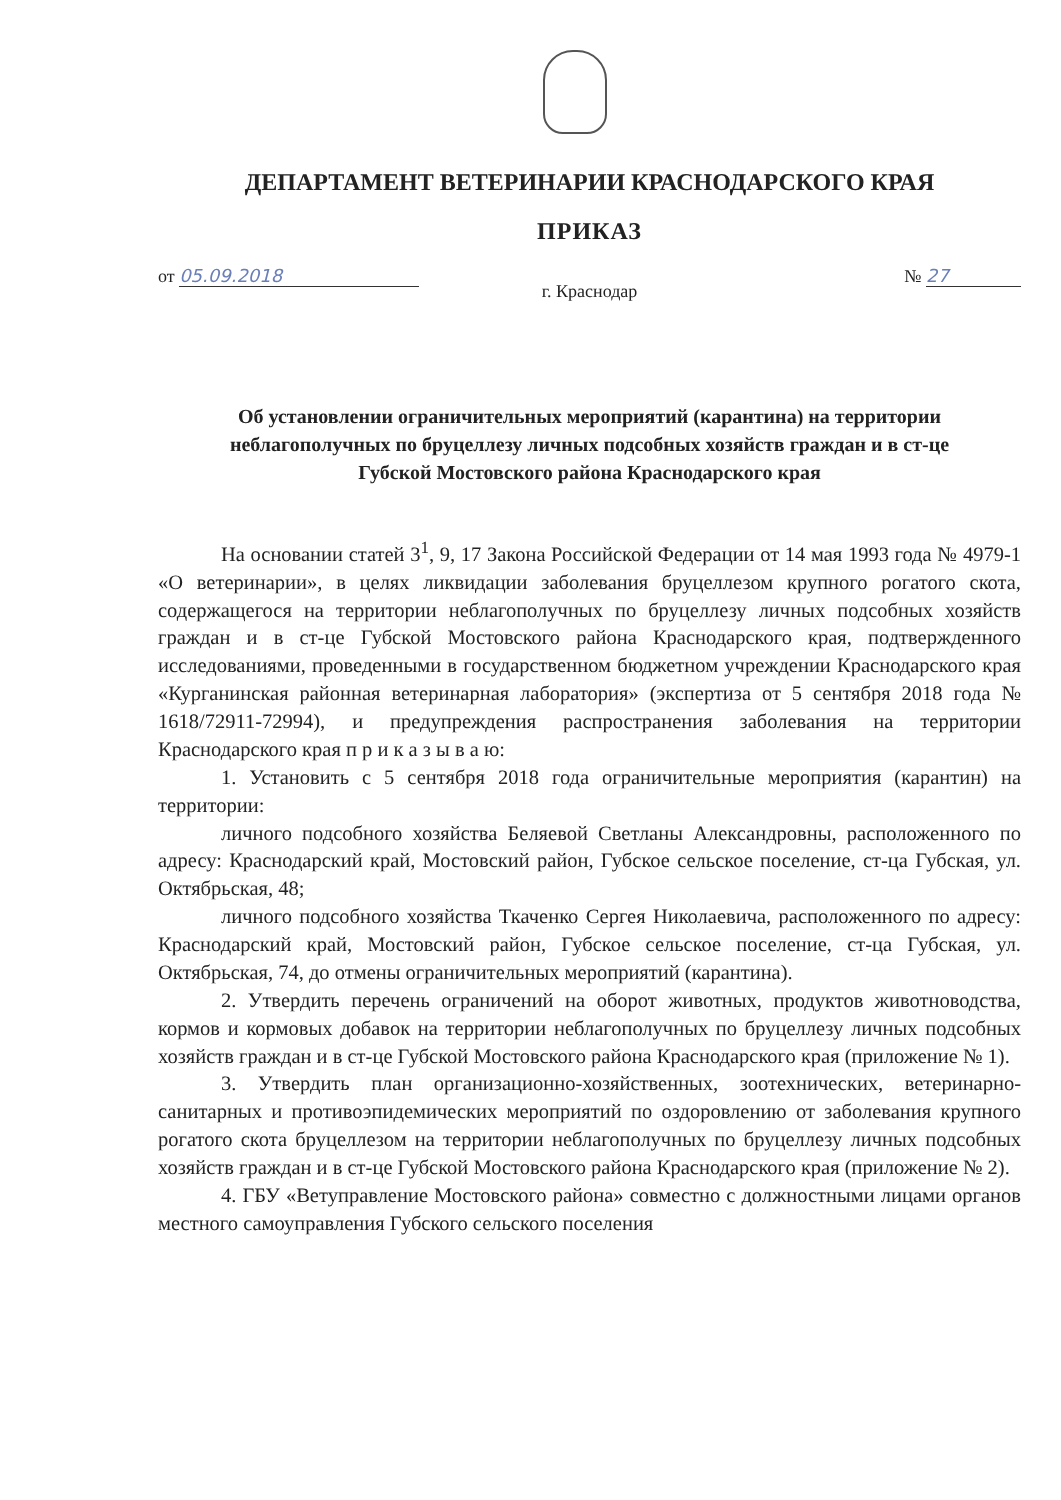ДЕПАРТАМЕНТ ВЕТЕРИНАРИИ КРАСНОДАРСКОГО КРАЯ
ПРИКАЗ
от 05.09.2018 № 27
г. Краснодар
Об установлении ограничительных мероприятий (карантина) на территории неблагополучных по бруцеллезу личных подсобных хозяйств граждан и в ст-це Губской Мостовского района Краснодарского края
На основании статей 3<sup>1</sup>, 9, 17 Закона Российской Федерации от 14 мая 1993 года № 4979-1 «О ветеринарии», в целях ликвидации заболевания бруцеллезом крупного рогатого скота, содержащегося на территории неблагополучных по бруцеллезу личных подсобных хозяйств граждан и в ст-це Губской Мостовского района Краснодарского края, подтвержденного исследованиями, проведенными в государственном бюджетном учреждении Краснодарского края «Курганинская районная ветеринарная лаборатория» (экспертиза от 5 сентября 2018 года № 1618/72911-72994), и предупреждения распространения заболевания на территории Краснодарского края п р и к а з ы в а ю:
1. Установить с 5 сентября 2018 года ограничительные мероприятия (карантин) на территории:
личного подсобного хозяйства Беляевой Светланы Александровны, расположенного по адресу: Краснодарский край, Мостовский район, Губское сельское поселение, ст-ца Губская, ул. Октябрьская, 48;
личного подсобного хозяйства Ткаченко Сергея Николаевича, расположенного по адресу: Краснодарский край, Мостовский район, Губское сельское поселение, ст-ца Губская, ул. Октябрьская, 74, до отмены ограничительных мероприятий (карантина).
2. Утвердить перечень ограничений на оборот животных, продуктов животноводства, кормов и кормовых добавок на территории неблагополучных по бруцеллезу личных подсобных хозяйств граждан и в ст-це Губской Мостовского района Краснодарского края (приложение № 1).
3. Утвердить план организационно-хозяйственных, зоотехнических, ветеринарно-санитарных и противоэпидемических мероприятий по оздоровлению от заболевания крупного рогатого скота бруцеллезом на территории неблагополучных по бруцеллезу личных подсобных хозяйств граждан и в ст-це Губской Мостовского района Краснодарского края (приложение № 2).
4. ГБУ «Ветуправление Мостовского района» совместно с должностными лицами органов местного самоуправления Губского сельского поселения